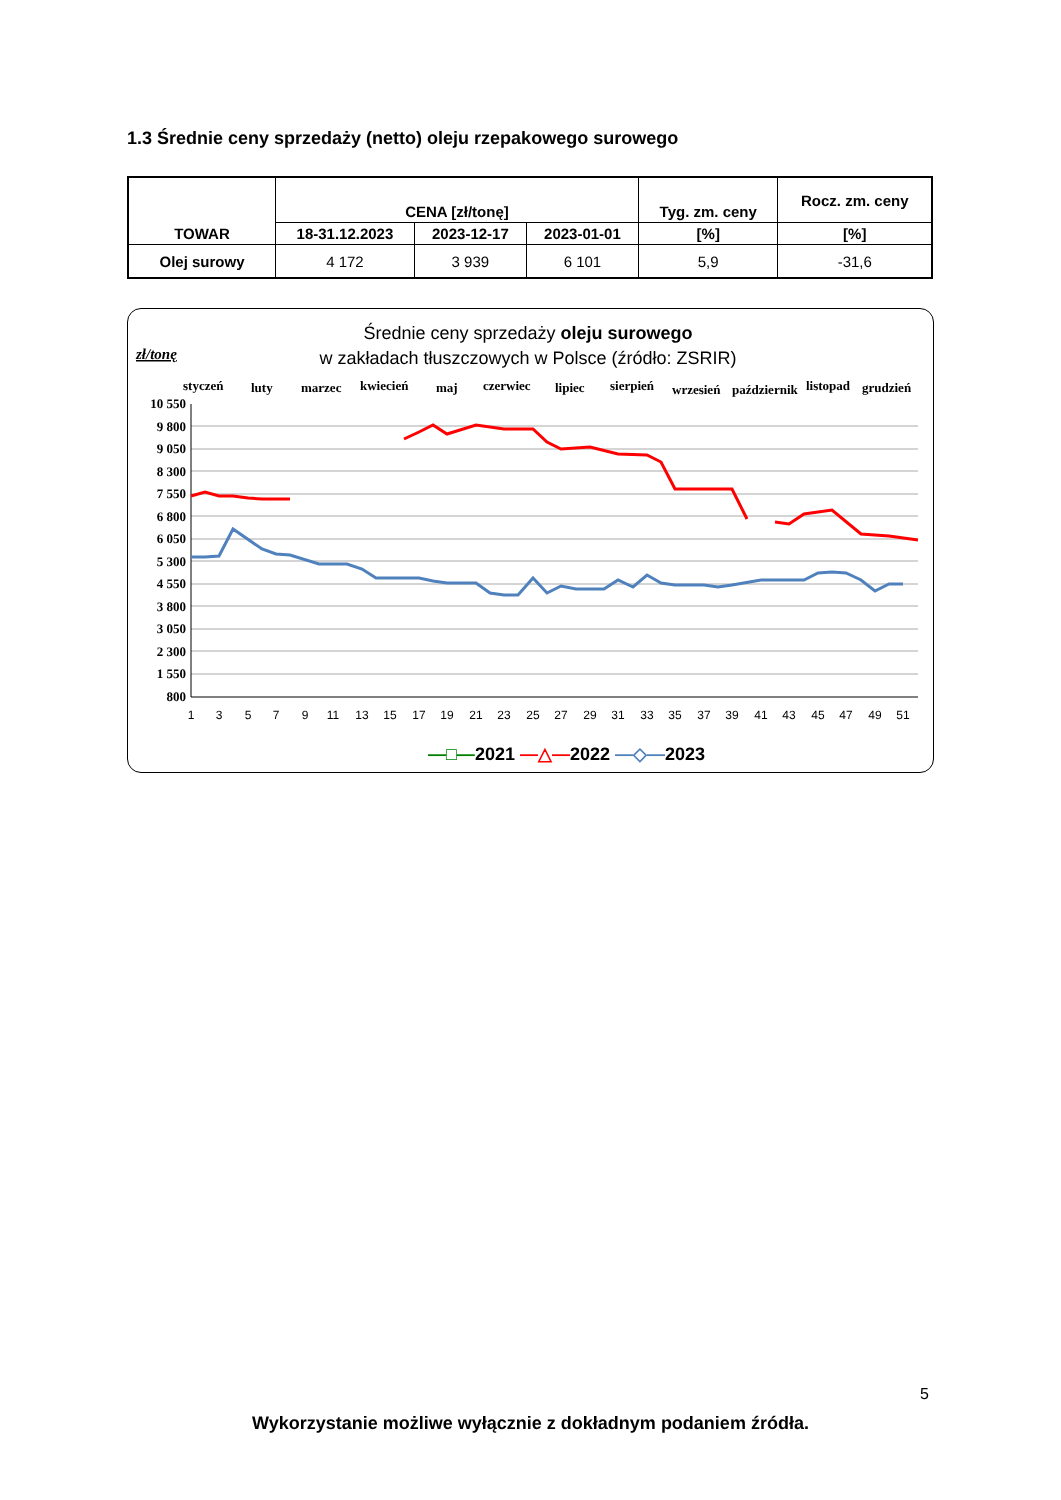1.3 Średnie ceny sprzedaży (netto) oleju rzepakowego surowego
| TOWAR | CENA [zł/tonę] | | | Tyg. zm. ceny | Rocz. zm. ceny |
| --- | --- | --- | --- | --- | --- |
| | 18-31.12.2023 | 2023-12-17 | 2023-01-01 | [%] | [%] |
| Olej surowy | 4 172 | 3 939 | 6 101 | 5,9 | -31,6 |
Średnie ceny sprzedaży oleju surowego
w zakładach tłuszczowych w Polsce (źródło: ZSRIR)
zł/tonę
styczeń
luty
marzec
kwiecień
maj
czerwiec
lipiec
sierpień
wrzesień
październik
listopad
grudzień
10 550
9 800
9 050
8 300
7 550
6 800
6 050
5 300
4 550
3 800
3 050
2 300
1 550
800
1
3
5
7
9
11
13
15
17
19
21
23
25
27
29
31
33
35
37
39
41
43
45
47
49
51
—□—2021 —△—2022 —◇—2023
5
Wykorzystanie możliwe wyłącznie z dokładnym podaniem źródła.